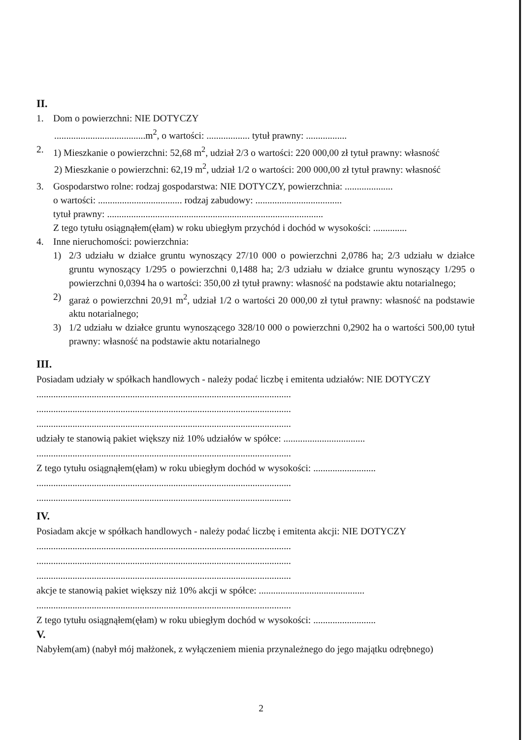II.
1. Dom o powierzchni: NIE DOTYCZY
......................................m<sup>2</sup>, o wartości: .................. tytuł prawny: .................
2. 1) Mieszkanie o powierzchni: 52,68 m<sup>2</sup>, udział 2/3 o wartości: 220 000,00 zł tytuł prawny: własność
2) Mieszkanie o powierzchni: 62,19 m<sup>2</sup>, udział 1/2 o wartości: 200 000,00 zł tytuł prawny: własność
3. Gospodarstwo rolne: rodzaj gospodarstwa: NIE DOTYCZY, powierzchnia: ....................
o wartości: ................................... rodzaj zabudowy: ....................................
tytuł prawny: ..........................................................................................
Z tego tytułu osiągnąłem(ęłam) w roku ubiegłym przychód i dochód w wysokości: ..............
4. Inne nieruchomości: powierzchnia:
1) 2/3 udziału w działce gruntu wynoszący 27/10 000 o powierzchni 2,0786 ha; 2/3 udziału w działce gruntu wynoszący 1/295 o powierzchni 0,1488 ha; 2/3 udziału w działce gruntu wynoszący 1/295 o powierzchni 0,0394 ha o wartości: 350,00 zł tytuł prawny: własność na podstawie aktu notarialnego;
2) garaż o powierzchni 20,91 m<sup>2</sup>, udział 1/2 o wartości 20 000,00 zł tytuł prawny: własność na podstawie aktu notarialnego;
3) 1/2 udziału w działce gruntu wynoszącego 328/10 000 o powierzchni 0,2902 ha o wartości 500,00 tytuł prawny: własność na podstawie aktu notarialnego
III.
Posiadam udziały w spółkach handlowych - należy podać liczbę i emitenta udziałów: NIE DOTYCZY
..........................................................................................................
..........................................................................................................
..........................................................................................................
udziały te stanowią pakiet większy niż 10% udziałów w spółce: ..................................
..........................................................................................................
Z tego tytułu osiągnąłem(ęłam) w roku ubiegłym dochód w wysokości: ..........................
..........................................................................................................
..........................................................................................................
IV.
Posiadam akcje w spółkach handlowych - należy podać liczbę i emitenta akcji: NIE DOTYCZY
..........................................................................................................
..........................................................................................................
..........................................................................................................
akcje te stanowią pakiet większy niż 10% akcji w spółce: ............................................
..........................................................................................................
Z tego tytułu osiągnąłem(ęłam) w roku ubiegłym dochód w wysokości: ..........................
V.
Nabyłem(am) (nabył mój małżonek, z wyłączeniem mienia przynależnego do jego majątku odrębnego)
2